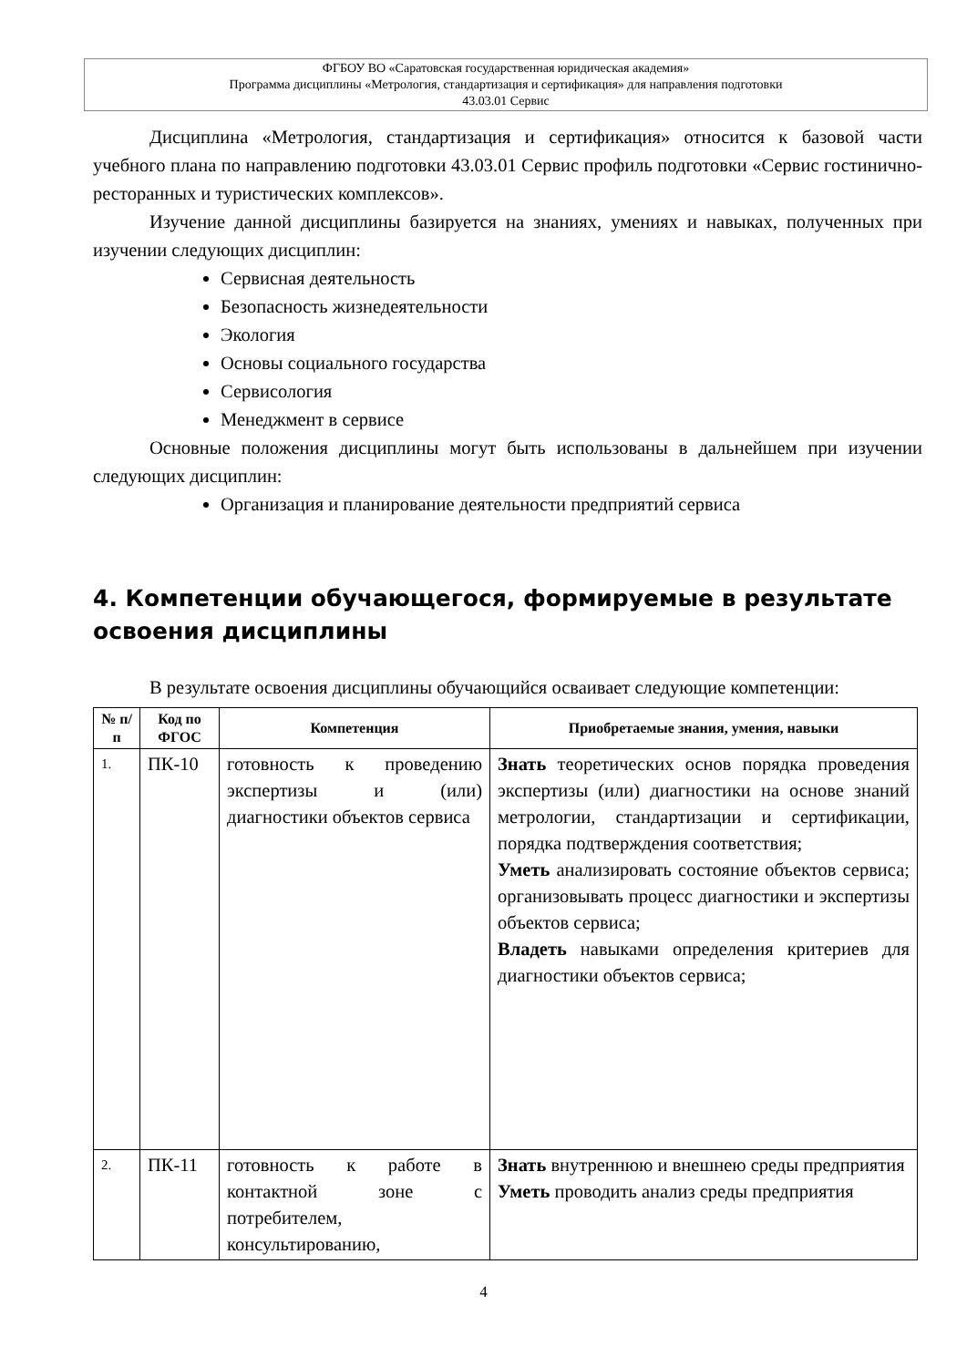ФГБОУ ВО «Саратовская государственная юридическая академия»
Программа дисциплины «Метрология, стандартизация и сертификация» для направления подготовки
43.03.01 Сервис
Дисциплина «Метрология, стандартизация и сертификация» относится к базовой части учебного плана по направлению подготовки 43.03.01 Сервис профиль подготовки «Сервис гостинично-ресторанных и туристических комплексов».
Изучение данной дисциплины базируется на знаниях, умениях и навыках, полученных при изучении следующих дисциплин:
Сервисная деятельность
Безопасность жизнедеятельности
Экология
Основы социального государства
Сервисология
Менеджмент в сервисе
Основные положения дисциплины могут быть использованы в дальнейшем при изучении следующих дисциплин:
Организация и планирование деятельности предприятий сервиса
4. Компетенции обучающегося, формируемые в результате освоения дисциплины
В результате освоения дисциплины обучающийся осваивает следующие компетенции:
| № п/п | Код по ФГОС | Компетенция | Приобретаемые знания, умения, навыки |
| --- | --- | --- | --- |
| 1. | ПК-10 | готовность к проведению экспертизы и (или) диагностики объектов сервиса | Знать теоретических основ порядка проведения экспертизы (или) диагностики на основе знаний метрологии, стандартизации и сертификации, порядка подтверждения соответствия; Уметь анализировать состояние объектов сервиса; организовывать процесс диагностики и экспертизы объектов сервиса; Владеть навыками определения критериев для диагностики объектов сервиса; |
| 2. | ПК-11 | готовность к работе в контактной зоне с потребителем, консультированию, | Знать внутреннюю и внешнею среды предприятия Уметь проводить анализ среды предприятия |
4